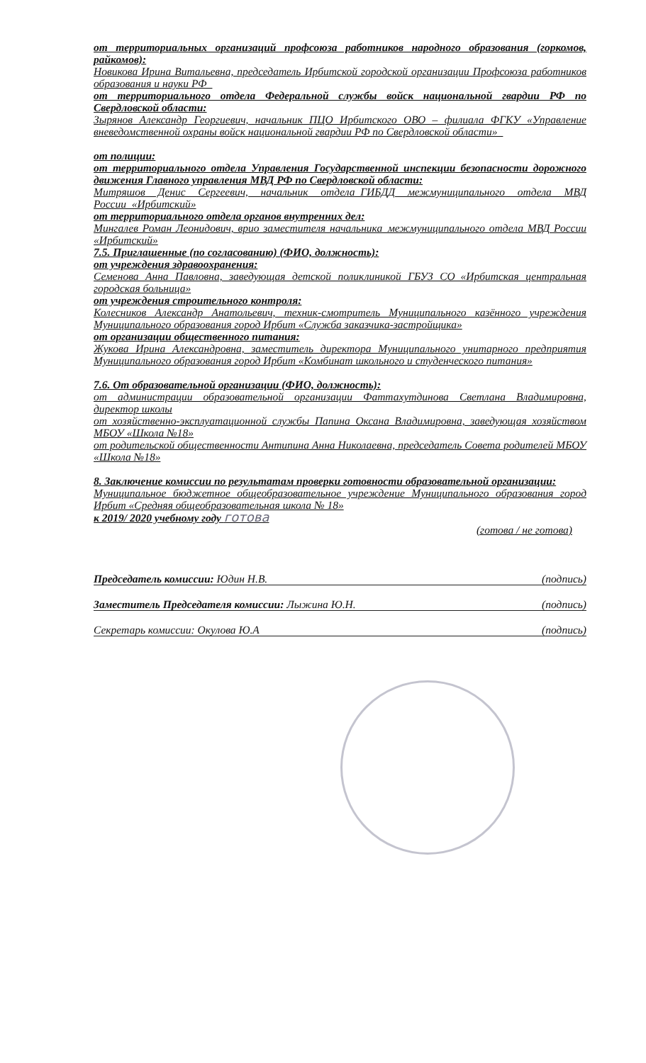от территориальных организаций профсоюза работников народного образования (горкомов, райкомов):
Новикова Ирина Витальевна, председатель Ирбитской городской организации Профсоюза работников образования и науки РФ_
от территориального отдела Федеральной службы войск национальной гвардии РФ по Свердловской области:
Зырянов Александр Георгиевич, начальник ПЦО Ирбитского ОВО – филиала ФГКУ «Управление вневедомственной охраны войск национальной гвардии РФ по Свердловской области»_
от полиции:
от территориального отдела Управления Государственной инспекции безопасности дорожного движения Главного управления МВД РФ по Свердловской области:
Митряшов Денис Сергеевич, начальник отдела_ГИБДД межмуниципального отдела МВД России_«Ирбитский»
от территориального отдела органов внутренних дел:
Мингалев Роман Леонидович, врио заместителя начальника_межмуниципального отдела МВД России «Ирбитский»
7.5. Приглашенные (по согласованию) (ФИО, должность):
от учреждения здравоохранения:
Семенова Анна Павловна, заведующая детской поликлиникой ГБУЗ СО_«Ирбитская центральная городская больница»
от учреждения строительного контроля:
Колесников Александр Анатольевич, техник-смотритель Муниципального казённого учреждения Муниципального образования город Ирбит «Служба заказчика-застройщика»
от организации общественного питания:
Жукова Ирина Александровна, заместитель директора Муниципального унитарного предприятия Муниципального образования город Ирбит «Комбинат школьного и студенческого питания»
7.6. От образовательной организации (ФИО, должность):
от администрации образовательной организации Фаттахутдинова Светлана Владимировна, директор школы
от хозяйственно-эксплуатационной службы Папина Оксана Владимировна, заведующая хозяйством МБОУ «Школа №18»
от родительской общественности Антипина Анна Николаевна, председатель Совета родителей МБОУ «Школа №18»
8. Заключение комиссии по результатам проверки готовности образовательной организации:
Муниципальное бюджетное общеобразовательное учреждение Муниципального образования город Ирбит «Средняя общеобразовательная школа № 18»
к 2019/ 2020 учебному году готова
(готова / не готова)
Председатель комиссии: Юдин Н.В. (подпись)
Заместитель Председателя комиссии: Лыжина Ю.Н. (подпись)
Секретарь комиссии: Окулова Ю.А (подпись)